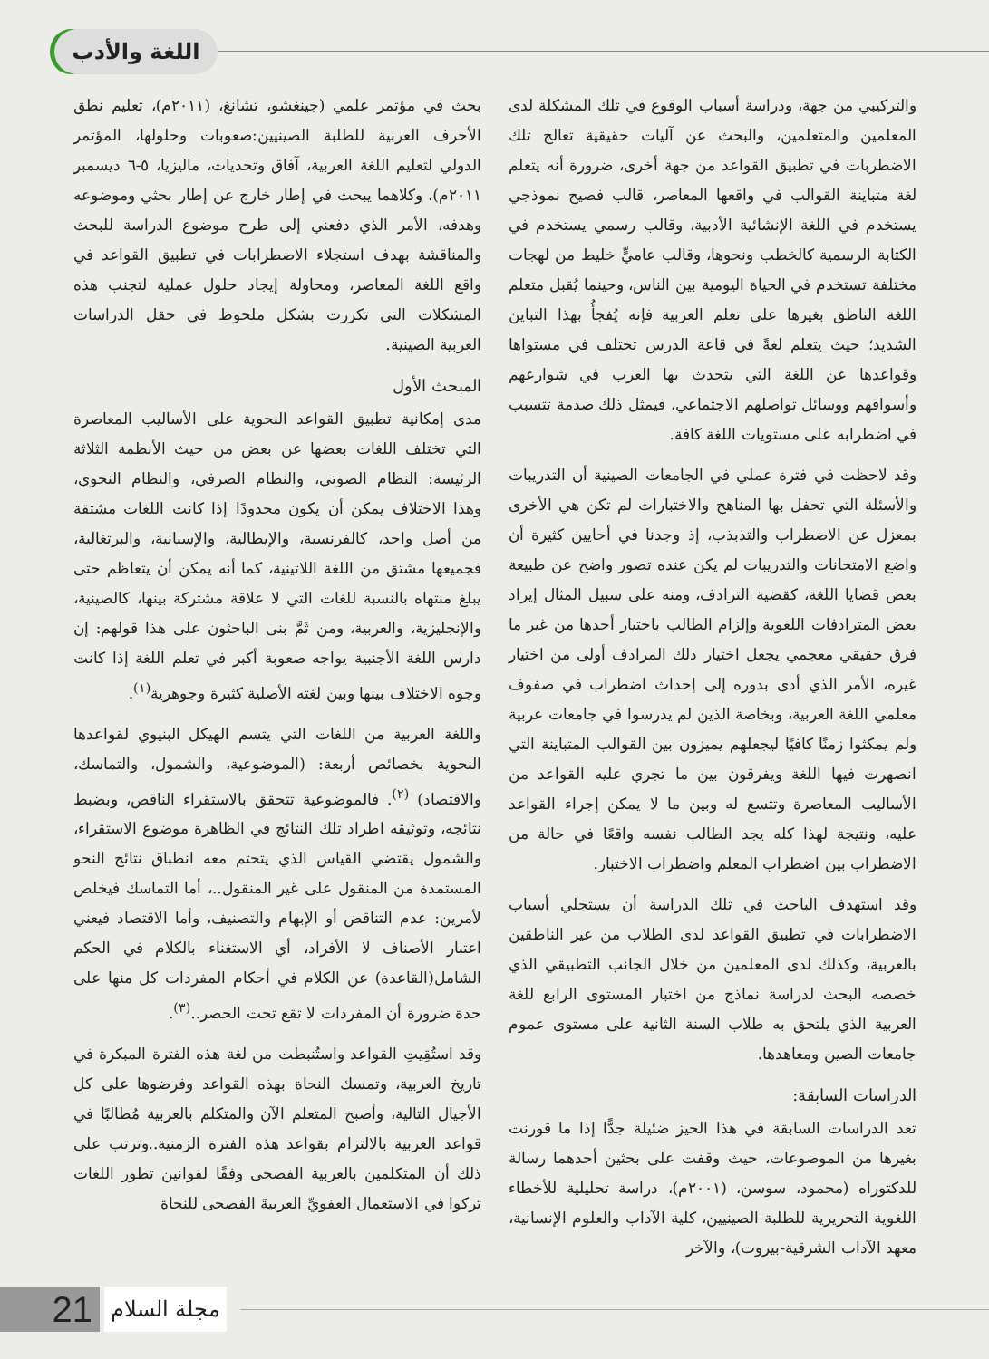اللغة والأدب
والتركيبي من جهة، ودراسة أسباب الوقوع في تلك المشكلة لدى المعلمين والمتعلمين، والبحث عن آليات حقيقية تعالج تلك الاضطربات في تطبيق القواعد من جهة أخرى، ضرورة أنه يتعلم لغة متباينة القوالب في واقعها المعاصر، قالب فصيح نموذجي يستخدم في اللغة الإنشائية الأدبية، وقالب رسمي يستخدم في الكتابة الرسمية كالخطب ونحوها، وقالب عاميٍّ خليط من لهجات مختلفة تستخدم في الحياة اليومية بين الناس، وحينما يُقبل متعلم اللغة الناطق بغيرها على تعلم العربية فإنه يُفجأُ بهذا التباين الشديد؛ حيث يتعلم لغةً في قاعة الدرس تختلف في مستواها وقواعدها عن اللغة التي يتحدث بها العرب في شوارعهم وأسواقهم ووسائل تواصلهم الاجتماعي، فيمثل ذلك صدمة تتسبب في اضطرابه على مستويات اللغة كافة.
وقد لاحظت في فترة عملي في الجامعات الصينية أن التدريبات والأسئلة التي تحفل بها المناهج والاختبارات لم تكن هي الأخرى بمعزل عن الاضطراب والتذبذب، إذ وجدنا في أحايين كثيرة أن واضع الامتحانات والتدريبات لم يكن عنده تصور واضح عن طبيعة بعض قضايا اللغة، كقضية الترادف، ومنه على سبيل المثال إيراد بعض المترادفات اللغوية وإلزام الطالب باختيار أحدها من غير ما فرق حقيقي معجمي يجعل اختيار ذلك المرادف أولى من اختيار غيره، الأمر الذي أدى بدوره إلى إحداث اضطراب في صفوف معلمي اللغة العربية، وبخاصة الذين لم يدرسوا في جامعات عربية ولم يمكثوا زمنًا كافيًا ليجعلهم يميزون بين القوالب المتباينة التي انصهرت فيها اللغة ويفرقون بين ما تجري عليه القواعد من الأساليب المعاصرة وتتسع له وبين ما لا يمكن إجراء القواعد عليه، ونتيجة لهذا كله يجد الطالب نفسه واقعًا في حالة من الاضطراب بين اضطراب المعلم واضطراب الاختبار.
وقد استهدف الباحث في تلك الدراسة أن يستجلي أسباب الاضطرابات في تطبيق القواعد لدى الطلاب من غير الناطقين بالعربية، وكذلك لدى المعلمين من خلال الجانب التطبيقي الذي خصصه البحث لدراسة نماذج من اختبار المستوى الرابع للغة العربية الذي يلتحق به طلاب السنة الثانية على مستوى عموم جامعات الصين ومعاهدها.
الدراسات السابقة:
تعد الدراسات السابقة في هذا الحيز ضئيلة جدًّا إذا ما قورنت بغيرها من الموضوعات، حيث وقفت على بحثين أحدهما رسالة للدكتوراه (محمود، سوسن، (٢٠٠١م)، دراسة تحليلية للأخطاء اللغوية التحريرية للطلبة الصينيين، كلية الآداب والعلوم الإنسانية، معهد الآداب الشرقية-بيروت)، والآخر
بحث في مؤتمر علمي (جينغشو، تشانغ، (٢٠١١م)، تعليم نطق الأحرف العربية للطلبة الصينيين:صعوبات وحلولها، المؤتمر الدولي لتعليم اللغة العربية، آفاق وتحديات، ماليزيا، ٥-٦ ديسمبر ٢٠١١م)، وكلاهما يبحث في إطار خارج عن إطار بحثي وموضوعه وهدفه، الأمر الذي دفعني إلى طرح موضوع الدراسة للبحث والمناقشة بهدف استجلاء الاضطرابات في تطبيق القواعد في واقع اللغة المعاصر، ومحاولة إيجاد حلول عملية لتجنب هذه المشكلات التي تكررت بشكل ملحوظ في حقل الدراسات العربية الصينية.
المبحث الأول
مدى إمكانية تطبيق القواعد النحوية على الأساليب المعاصرة التي تختلف اللغات بعضها عن بعض من حيث الأنظمة الثلاثة الرئيسة: النظام الصوتي، والنظام الصرفي، والنظام النحوي، وهذا الاختلاف يمكن أن يكون محدودًا إذا كانت اللغات مشتقة من أصل واحد، كالفرنسية، والإيطالية، والإسبانية، والبرتغالية، فجميعها مشتق من اللغة اللاتينية، كما أنه يمكن أن يتعاظم حتى يبلغ منتهاه بالنسبة للغات التي لا علاقة مشتركة بينها، كالصينية، والإنجليزية، والعربية، ومن ثَمَّ بنى الباحثون على هذا قولهم: إن دارس اللغة الأجنبية يواجه صعوبة أكبر في تعلم اللغة إذا كانت وجوه الاختلاف بينها وبين لغته الأصلية كثيرة وجوهرية<sup>(١)</sup>.
واللغة العربية من اللغات التي يتسم الهيكل البنيوي لقواعدها النحوية بخصائص أربعة: (الموضوعية، والشمول، والتماسك، والاقتصاد) <sup>(٢)</sup>. فالموضوعية تتحقق بالاستقراء الناقص، وبضبط نتائجه، وتوثيقه اطراد تلك النتائج في الظاهرة موضوع الاستقراء، والشمول يقتضي القياس الذي يتحتم معه انطباق نتائج النحو المستمدة من المنقول على غير المنقول..، أما التماسك فيخلص لأمرين: عدم التناقض أو الإبهام والتصنيف، وأما الاقتصاد فيعني اعتبار الأصناف لا الأفراد، أي الاستغناء بالكلام في الحكم الشامل(القاعدة) عن الكلام في أحكام المفردات كل منها على حدة ضرورة أن المفردات لا تقع تحت الحصر..<sup>(٣)</sup>.
وقد استُقِيتِ القواعد واستُنبطت من لغة هذه الفترة المبكرة في تاريخ العربية، وتمسك النحاة بهذه القواعد وفرضوها على كل الأجيال التالية، وأصبح المتعلم الآن والمتكلم بالعربية مُطالبًا في قواعد العربية بالالتزام بقواعد هذه الفترة الزمنية..وترتب على ذلك أن المتكلمين بالعربية الفصحى وفقًا لقوانين تطور اللغات تركوا في الاستعمال العفويِّ العربيةَ الفصحى للنحاة
مجلة السلام
21